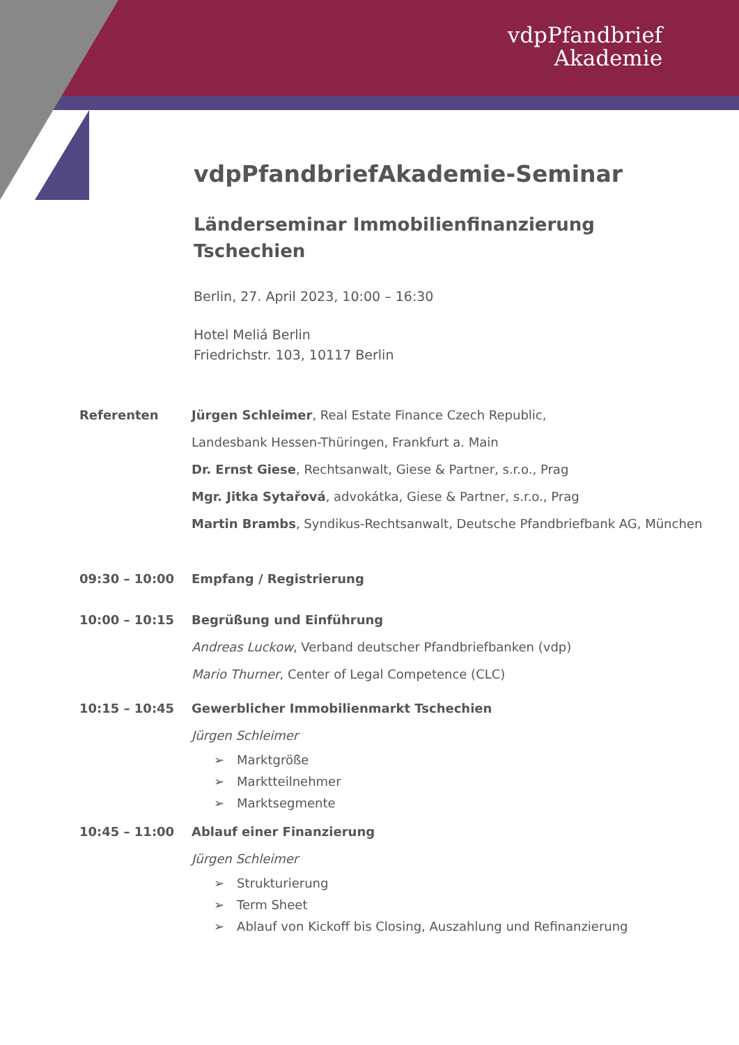vdpPfandbrief
Akademie
vdpPfandbriefAkademie-Seminar
Länderseminar Immobilienfinanzierung
Tschechien
Berlin, 27. April 2023, 10:00 – 16:30
Hotel Meliá Berlin
Friedrichstr. 103, 10117 Berlin
Referenten Jürgen Schleimer, Real Estate Finance Czech Republic,
Landesbank Hessen-Thüringen, Frankfurt a. Main
Dr. Ernst Giese, Rechtsanwalt, Giese & Partner, s.r.o., Prag
Mgr. Jitka Sytařová, advokátka, Giese & Partner, s.r.o., Prag
Martin Brambs, Syndikus-Rechtsanwalt, Deutsche Pfandbriefbank AG, München
09:30 – 10:00 Empfang / Registrierung
10:00 – 10:15 Begrüßung und Einführung
Andreas Luckow, Verband deutscher Pfandbriefbanken (vdp)
Mario Thurner, Center of Legal Competence (CLC)
10:15 – 10:45 Gewerblicher Immobilienmarkt Tschechien
Jürgen Schleimer
➢ Marktgröße
➢ Marktteilnehmer
➢ Marktsegmente
10:45 – 11:00 Ablauf einer Finanzierung
Jürgen Schleimer
➢ Strukturierung
➢ Term Sheet
➢ Ablauf von Kickoff bis Closing, Auszahlung und Refinanzierung